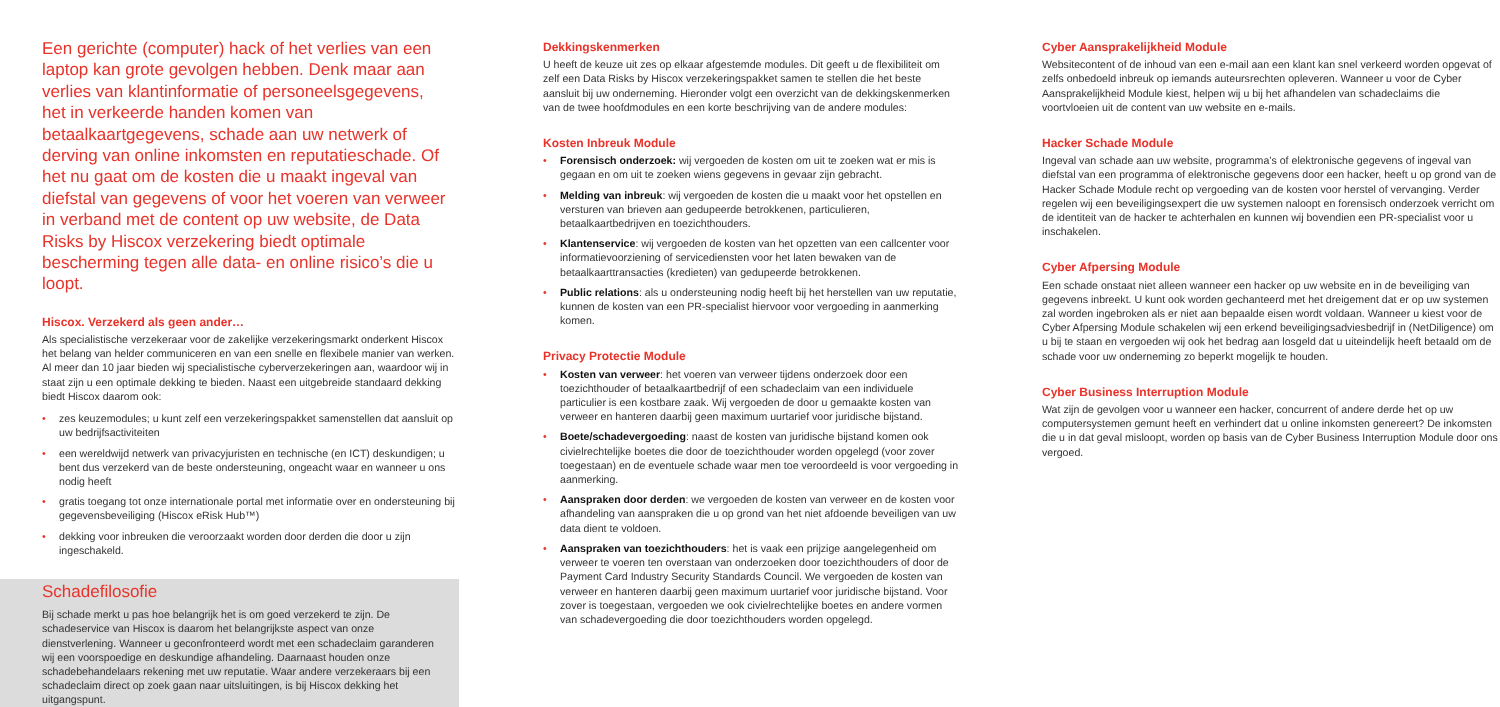Een gerichte (computer) hack of het verlies van een laptop kan grote gevolgen hebben. Denk maar aan verlies van klantinformatie of personeelsgegevens, het in verkeerde handen komen van betaalkaartgegevens, schade aan uw netwerk of derving van online inkomsten en reputatieschade. Of het nu gaat om de kosten die u maakt ingeval van diefstal van gegevens of voor het voeren van verweer in verband met de content op uw website, de Data Risks by Hiscox verzekering biedt optimale bescherming tegen alle data- en online risico’s die u loopt.
Hiscox. Verzekerd als geen ander…
Als specialistische verzekeraar voor de zakelijke verzekeringsmarkt onderkent Hiscox het belang van helder communiceren en van een snelle en flexibele manier van werken. Al meer dan 10 jaar bieden wij specialistische cyberverzekeringen aan, waardoor wij in staat zijn u een optimale dekking te bieden. Naast een uitgebreide standaard dekking biedt Hiscox daarom ook:
• zes keuzemodules; u kunt zelf een verzekeringspakket samenstellen dat aansluit op uw bedrijfsactiviteiten
• een wereldwijd netwerk van privacyjuristen en technische (en ICT) deskundigen; u bent dus verzekerd van de beste ondersteuning, ongeacht waar en wanneer u ons nodig heeft
• gratis toegang tot onze internationale portal met informatie over en ondersteuning bij gegevensbeveiliging (Hiscox eRisk Hub™)
• dekking voor inbreuken die veroorzaakt worden door derden die door u zijn ingeschakeld.
Schadefilosofie
Bij schade merkt u pas hoe belangrijk het is om goed verzekerd te zijn. De schadeservice van Hiscox is daarom het belangrijkste aspect van onze dienstverlening. Wanneer u geconfronteerd wordt met een schadeclaim garanderen wij een voorspoedige en deskundige afhandeling. Daarnaast houden onze schadebehandelaars rekening met uw reputatie. Waar andere verzekeraars bij een schadeclaim direct op zoek gaan naar uitsluitingen, is bij Hiscox dekking het uitgangspunt.
Dekkingskenmerken
U heeft de keuze uit zes op elkaar afgestemde modules. Dit geeft u de flexibiliteit om zelf een Data Risks by Hiscox verzekeringspakket samen te stellen die het beste aansluit bij uw onderneming. Hieronder volgt een overzicht van de dekkingskenmerken van de twee hoofdmodules en een korte beschrijving van de andere modules:
Kosten Inbreuk Module
• Forensisch onderzoek: wij vergoeden de kosten om uit te zoeken wat er mis is gegaan en om uit te zoeken wiens gegevens in gevaar zijn gebracht.
• Melding van inbreuk: wij vergoeden de kosten die u maakt voor het opstellen en versturen van brieven aan gedupeerde betrokkenen, particulieren, betaalkaartbedrijven en toezichthouders.
• Klantenservice: wij vergoeden de kosten van het opzetten van een callcenter voor informatievoorziening of servicediensten voor het laten bewaken van de betaalkaarttransacties (kredieten) van gedupeerde betrokkenen.
• Public relations: als u ondersteuning nodig heeft bij het herstellen van uw reputatie, kunnen de kosten van een PR-specialist hiervoor voor vergoeding in aanmerking komen.
Privacy Protectie Module
• Kosten van verweer: het voeren van verweer tijdens onderzoek door een toezichthouder of betaalkaartbedrijf of een schadeclaim van een individuele particulier is een kostbare zaak. Wij vergoeden de door u gemaakte kosten van verweer en hanteren daarbij geen maximum uurtarief voor juridische bijstand.
• Boete/schadevergoeding: naast de kosten van juridische bijstand komen ook civielrechtelijke boetes die door de toezichthouder worden opgelegd (voor zover toegestaan) en de eventuele schade waar men toe veroordeeld is voor vergoeding in aanmerking.
• Aanspraken door derden: we vergoeden de kosten van verweer en de kosten voor afhandeling van aanspraken die u op grond van het niet afdoende beveiligen van uw data dient te voldoen.
• Aanspraken van toezichthouders: het is vaak een prijzige aangelegenheid om verweer te voeren ten overstaan van onderzoeken door toezichthouders of door de Payment Card Industry Security Standards Council. We vergoeden de kosten van verweer en hanteren daarbij geen maximum uurtarief voor juridische bijstand. Voor zover is toegestaan, vergoeden we ook civielrechtelijke boetes en andere vormen van schadevergoeding die door toezichthouders worden opgelegd.
Cyber Aansprakelijkheid Module
Websitecontent of de inhoud van een e-mail aan een klant kan snel verkeerd worden opgevat of zelfs onbedoeld inbreuk op iemands auteursrechten opleveren. Wanneer u voor de Cyber Aansprakelijkheid Module kiest, helpen wij u bij het afhandelen van schadeclaims die voortvloeien uit de content van uw website en e-mails.
Hacker Schade Module
Ingeval van schade aan uw website, programma’s of elektronische gegevens of ingeval van diefstal van een programma of elektronische gegevens door een hacker, heeft u op grond van de Hacker Schade Module recht op vergoeding van de kosten voor herstel of vervanging. Verder regelen wij een beveiligingsexpert die uw systemen naloopt en forensisch onderzoek verricht om de identiteit van de hacker te achterhalen en kunnen wij bovendien een PR-specialist voor u inschakelen.
Cyber Afpersing Module
Een schade onstaat niet alleen wanneer een hacker op uw website en in de beveiliging van gegevens inbreekt. U kunt ook worden gechanteerd met het dreigement dat er op uw systemen zal worden ingebroken als er niet aan bepaalde eisen wordt voldaan. Wanneer u kiest voor de Cyber Afpersing Module schakelen wij een erkend beveiligingsadviesbedrijf in (NetDiligence) om u bij te staan en vergoeden wij ook het bedrag aan losgeld dat u uiteindelijk heeft betaald om de schade voor uw onderneming zo beperkt mogelijk te houden.
Cyber Business Interruption Module
Wat zijn de gevolgen voor u wanneer een hacker, concurrent of andere derde het op uw computersystemen gemunt heeft en verhindert dat u online inkomsten genereert? De inkomsten die u in dat geval misloopt, worden op basis van de Cyber Business Interruption Module door ons vergoed.